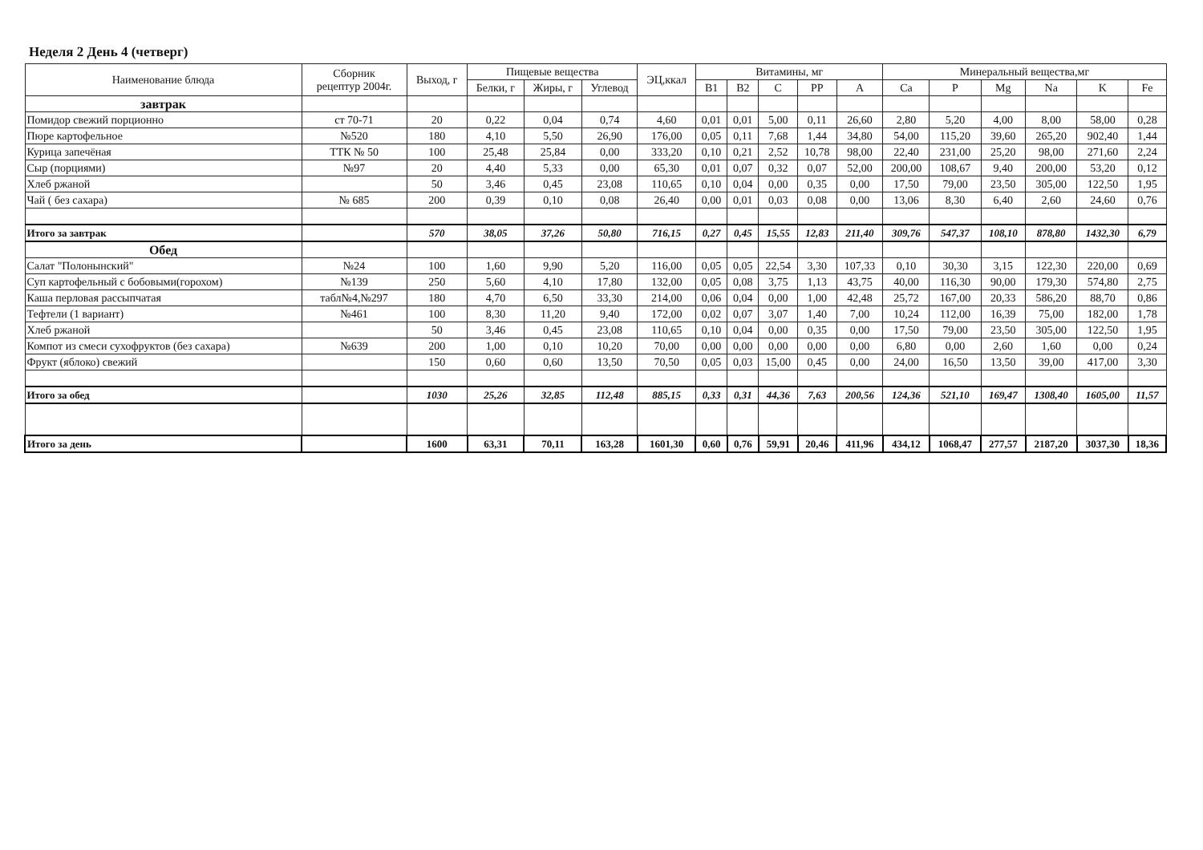Неделя 2 День 4 (четверг)
| Наименование блюда | Сборник рецептур 2004г. | Выход, г | Пищевые вещества | | | ЭЦ,ккал | Витамины, мг | | | | | Минеральный вещества,мг | | | | | |
| --- | --- | --- | --- | --- | --- | --- | --- | --- | --- | --- | --- | --- | --- | --- | --- | --- | --- |
| | | | Белки, г | Жиры, г | Углевод | | B1 | B2 | C | PP | A | Ca | P | Mg | Na | K | Fe |
| завтрак | | | | | | | | | | | | | | | | | |
| Помидор свежий порционно | ст 70-71 | 20 | 0,22 | 0,04 | 0,74 | 4,60 | 0,01 | 0,01 | 5,00 | 0,11 | 26,60 | 2,80 | 5,20 | 4,00 | 8,00 | 58,00 | 0,28 |
| Пюре картофельное | №520 | 180 | 4,10 | 5,50 | 26,90 | 176,00 | 0,05 | 0,11 | 7,68 | 1,44 | 34,80 | 54,00 | 115,20 | 39,60 | 265,20 | 902,40 | 1,44 |
| Курица запечёная | ТТК № 50 | 100 | 25,48 | 25,84 | 0,00 | 333,20 | 0,10 | 0,21 | 2,52 | 10,78 | 98,00 | 22,40 | 231,00 | 25,20 | 98,00 | 271,60 | 2,24 |
| Сыр (порциями) | №97 | 20 | 4,40 | 5,33 | 0,00 | 65,30 | 0,01 | 0,07 | 0,32 | 0,07 | 52,00 | 200,00 | 108,67 | 9,40 | 200,00 | 53,20 | 0,12 |
| Хлеб ржаной | | 50 | 3,46 | 0,45 | 23,08 | 110,65 | 0,10 | 0,04 | 0,00 | 0,35 | 0,00 | 17,50 | 79,00 | 23,50 | 305,00 | 122,50 | 1,95 |
| Чай ( без сахара) | № 685 | 200 | 0,39 | 0,10 | 0,08 | 26,40 | 0,00 | 0,01 | 0,03 | 0,08 | 0,00 | 13,06 | 8,30 | 6,40 | 2,60 | 24,60 | 0,76 |
| Итого за завтрак | | 570 | 38,05 | 37,26 | 50,80 | 716,15 | 0,27 | 0,45 | 15,55 | 12,83 | 211,40 | 309,76 | 547,37 | 108,10 | 878,80 | 1432,30 | 6,79 |
| Обед | | | | | | | | | | | | | | | | | |
| Салат "Полонынский" | №24 | 100 | 1,60 | 9,90 | 5,20 | 116,00 | 0,05 | 0,05 | 22,54 | 3,30 | 107,33 | 0,10 | 30,30 | 3,15 | 122,30 | 220,00 | 0,69 |
| Суп картофельный с бобовыми(горохом) | №139 | 250 | 5,60 | 4,10 | 17,80 | 132,00 | 0,05 | 0,08 | 3,75 | 1,13 | 43,75 | 40,00 | 116,30 | 90,00 | 179,30 | 574,80 | 2,75 |
| Каша перловая рассыпчатая | табл№4,№297 | 180 | 4,70 | 6,50 | 33,30 | 214,00 | 0,06 | 0,04 | 0,00 | 1,00 | 42,48 | 25,72 | 167,00 | 20,33 | 586,20 | 88,70 | 0,86 |
| Тефтели (1 вариант) | №461 | 100 | 8,30 | 11,20 | 9,40 | 172,00 | 0,02 | 0,07 | 3,07 | 1,40 | 7,00 | 10,24 | 112,00 | 16,39 | 75,00 | 182,00 | 1,78 |
| Хлеб ржаной | | 50 | 3,46 | 0,45 | 23,08 | 110,65 | 0,10 | 0,04 | 0,00 | 0,35 | 0,00 | 17,50 | 79,00 | 23,50 | 305,00 | 122,50 | 1,95 |
| Компот из смеси сухофруктов (без сахара) | №639 | 200 | 1,00 | 0,10 | 10,20 | 70,00 | 0,00 | 0,00 | 0,00 | 0,00 | 0,00 | 6,80 | 0,00 | 2,60 | 1,60 | 0,00 | 0,24 |
| Фрукт (яблоко) свежий | | 150 | 0,60 | 0,60 | 13,50 | 70,50 | 0,05 | 0,03 | 15,00 | 0,45 | 0,00 | 24,00 | 16,50 | 13,50 | 39,00 | 417,00 | 3,30 |
| Итого за обед | | 1030 | 25,26 | 32,85 | 112,48 | 885,15 | 0,33 | 0,31 | 44,36 | 7,63 | 200,56 | 124,36 | 521,10 | 169,47 | 1308,40 | 1605,00 | 11,57 |
| Итого за день | | 1600 | 63,31 | 70,11 | 163,28 | 1601,30 | 0,60 | 0,76 | 59,91 | 20,46 | 411,96 | 434,12 | 1068,47 | 277,57 | 2187,20 | 3037,30 | 18,36 |